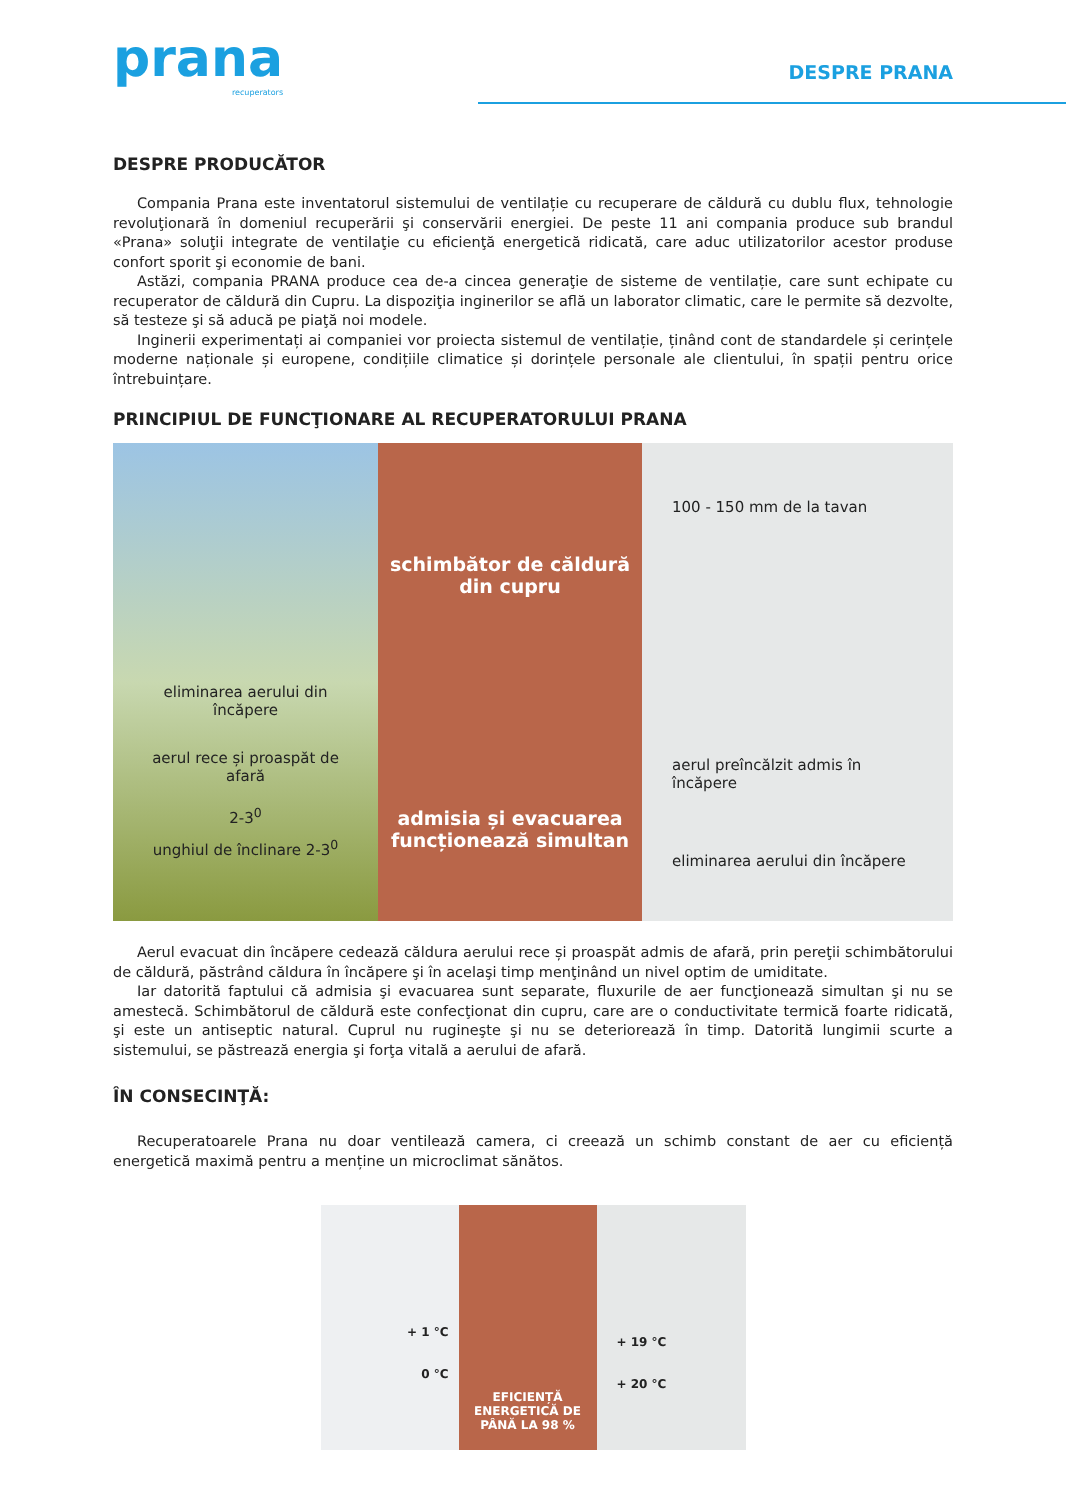prana
recuperators
DESPRE PRANA
DESPRE PRODUCĂTOR
Compania Prana este inventatorul sistemului de ventilație cu recuperare de căldură cu dublu flux, tehnologie revoluţionară în domeniul recuperării şi conservării energiei. De peste 11 ani compania produce sub brandul «Prana» soluţii integrate de ventilaţie cu eficienţă energetică ridicată, care aduc utilizatorilor acestor produse confort sporit şi economie de bani.
Astăzi, compania PRANA produce cea de-a cincea generaţie de sisteme de ventilație, care sunt echipate cu recuperator de căldură din Cupru. La dispoziţia inginerilor se află un laborator climatic, care le permite să dezvolte, să testeze şi să aducă pe piaţă noi modele.
Inginerii experimentați ai companiei vor proiecta sistemul de ventilație, ținând cont de standardele și cerințele moderne naționale și europene, condițiile climatice și dorințele personale ale clientului, în spații pentru orice întrebuințare.
PRINCIPIUL DE FUNCŢIONARE AL RECUPERATORULUI PRANA
eliminarea aerului din încăpere
aerul rece și proaspăt de afară
2-3<sup>0</sup>
unghiul de înclinare 2-3<sup>0</sup>
schimbător de căldură din cupru
admisia și evacuarea funcționează simultan
100 - 150 mm de la tavan
aerul preîncălzit admis în încăpere
eliminarea aerului din încăpere
Aerul evacuat din încăpere cedează căldura aerului rece și proaspăt admis de afară, prin pereţii schimbătorului de căldură, păstrând căldura în încăpere şi în acelaşi timp menţinând un nivel optim de umiditate.
Iar datorită faptului că admisia şi evacuarea sunt separate, fluxurile de aer funcţionează simultan şi nu se amestecă. Schimbătorul de căldură este confecţionat din cupru, care are o conductivitate termică foarte ridicată, şi este un antiseptic natural. Cuprul nu rugineşte şi nu se deteriorează în timp. Datorită lungimii scurte a sistemului, se păstrează energia şi forţa vitală a aerului de afară.
ÎN CONSECINŢĂ:
Recuperatoarele Prana nu doar ventilează camera, ci creează un schimb constant de aer cu eficiență energetică maximă pentru a menține un microclimat sănătos.
+ 1 °C
0 °C
EFICIENȚĂ ENERGETICĂ DE PÂNĂ LA 98 %
+ 19 °C
+ 20 °C